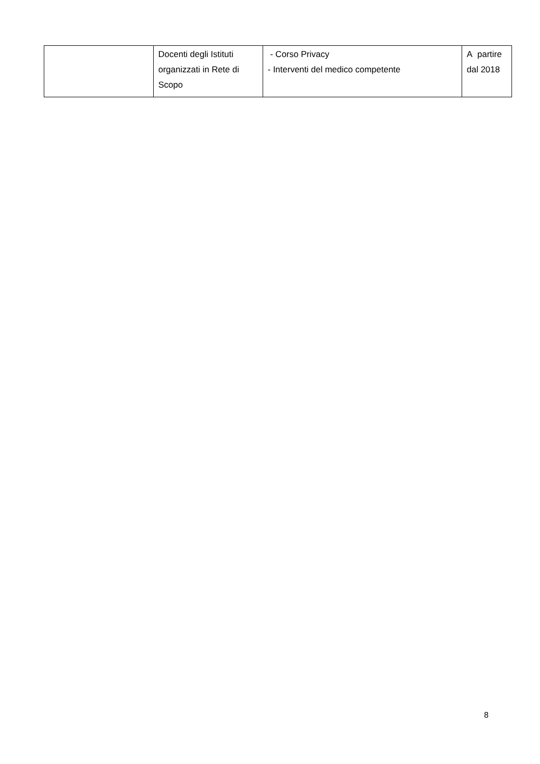| | Docenti degli Istituti organizzati in Rete di Scopo | - Corso Privacy - Interventi del medico competente | A partire dal 2018 |
8